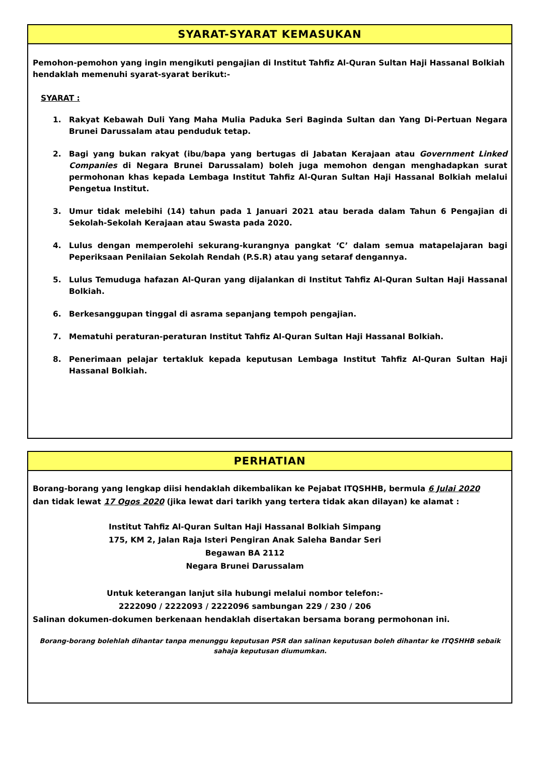SYARAT-SYARAT KEMASUKAN
Pemohon-pemohon yang ingin mengikuti pengajian di Institut Tahfiz Al-Quran Sultan Haji Hassanal Bolkiah hendaklah memenuhi syarat-syarat berikut:-
SYARAT :
1. Rakyat Kebawah Duli Yang Maha Mulia Paduka Seri Baginda Sultan dan Yang Di-Pertuan Negara Brunei Darussalam atau penduduk tetap.
2. Bagi yang bukan rakyat (ibu/bapa yang bertugas di Jabatan Kerajaan atau Government Linked Companies di Negara Brunei Darussalam) boleh juga memohon dengan menghadapkan surat permohonan khas kepada Lembaga Institut Tahfiz Al-Quran Sultan Haji Hassanal Bolkiah melalui Pengetua Institut.
3. Umur tidak melebihi (14) tahun pada 1 Januari 2021 atau berada dalam Tahun 6 Pengajian di Sekolah-Sekolah Kerajaan atau Swasta pada 2020.
4. Lulus dengan memperolehi sekurang-kurangnya pangkat ‘C’ dalam semua matapelajaran bagi Peperiksaan Penilaian Sekolah Rendah (P.S.R) atau yang setaraf dengannya.
5. Lulus Temuduga hafazan Al-Quran yang dijalankan di Institut Tahfiz Al-Quran Sultan Haji Hassanal Bolkiah.
6. Berkesanggupan tinggal di asrama sepanjang tempoh pengajian.
7. Mematuhi peraturan-peraturan Institut Tahfiz Al-Quran Sultan Haji Hassanal Bolkiah.
8. Penerimaan pelajar tertakluk kepada keputusan Lembaga Institut Tahfiz Al-Quran Sultan Haji Hassanal Bolkiah.
PERHATIAN
Borang-borang yang lengkap diisi hendaklah dikembalikan ke Pejabat ITQSHHB, bermula 6 Julai 2020
dan tidak lewat 17 Ogos 2020 (jika lewat dari tarikh yang tertera tidak akan dilayan) ke alamat :
Institut Tahfiz Al-Quran Sultan Haji Hassanal Bolkiah Simpang
175, KM 2, Jalan Raja Isteri Pengiran Anak Saleha Bandar Seri
Begawan BA 2112
Negara Brunei Darussalam
Untuk keterangan lanjut sila hubungi melalui nombor telefon:-
2222090 / 2222093 / 2222096 sambungan 229 / 230 / 206
Salinan dokumen-dokumen berkenaan hendaklah disertakan bersama borang permohonan ini.
Borang-borang bolehlah dihantar tanpa menunggu keputusan PSR dan salinan keputusan boleh dihantar ke ITQSHHB sebaik sahaja keputusan diumumkan.